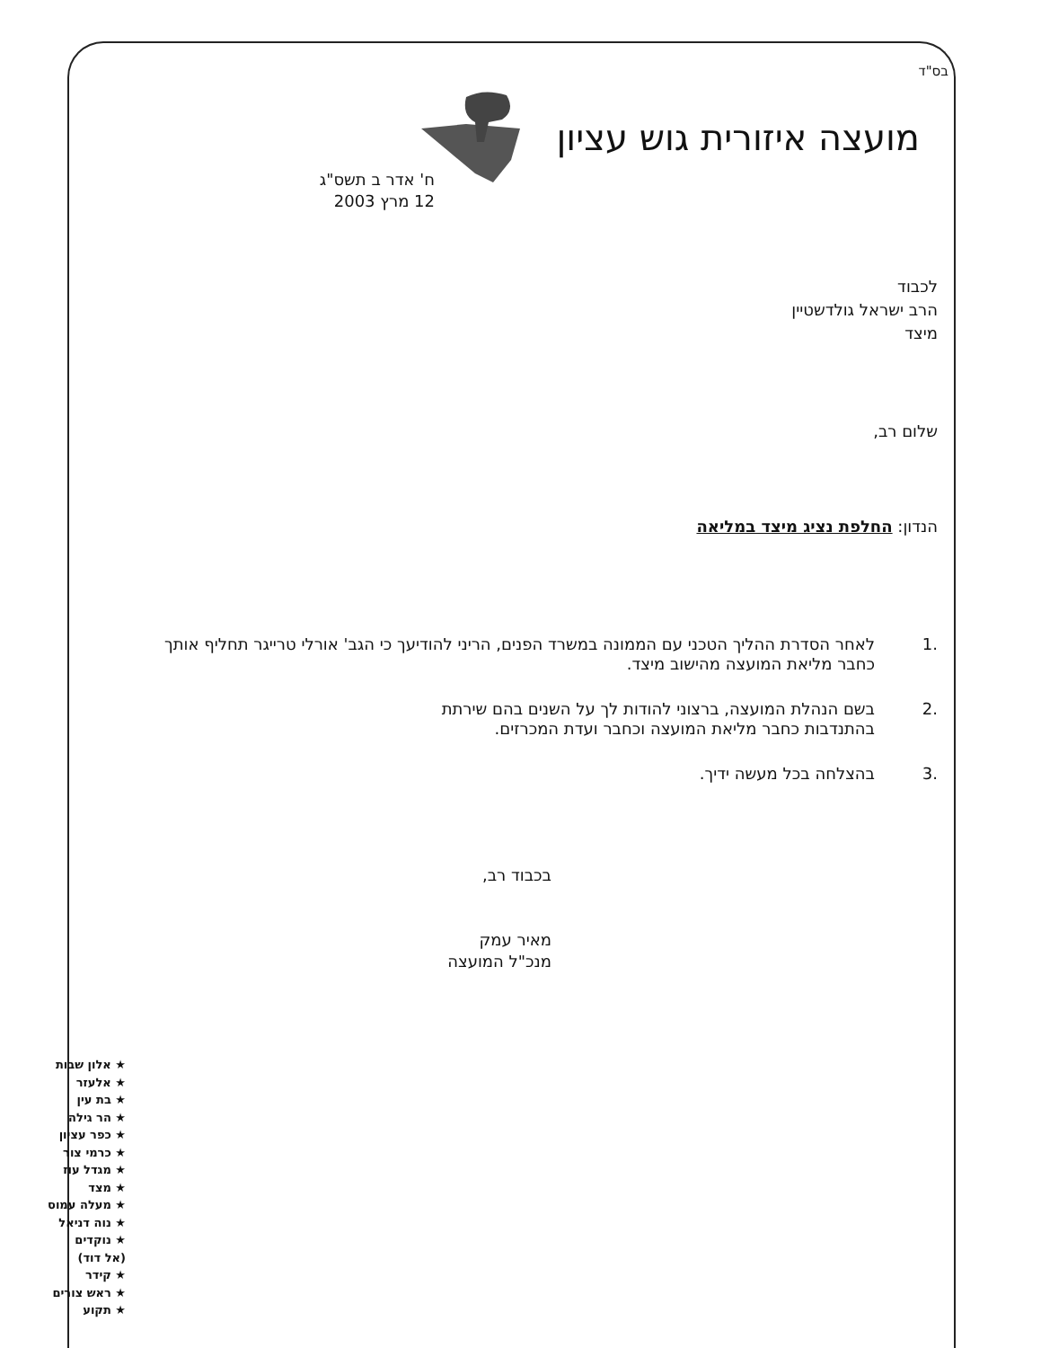בס"ד
מועצה איזורית גוש עציון
ח' אדר ב תשס"ג
12 מרץ 2003
לכבוד
הרב ישראל גולדשטיין
מיצד
שלום רב,
הנדון: החלפת נציג מיצד במליאה
.1 לאחר הסדרת ההליך הטכני עם הממונה במשרד הפנים, הריני להודיעך כי הגב' אורלי טרייגר תחליף אותך כחבר מליאת המועצה מהישוב מיצד.
.2 בשם הנהלת המועצה, ברצוני להודות לך על השנים בהם שירתת
בהתנדבות כחבר מליאת המועצה וכחבר ועדת המכרזים.
.3 בהצלחה בכל מעשה ידיך.
בכבוד רב,
מאיר עמק
מנכ"ל המועצה
★ אלון שבות
★ אלעזר
★ בת עין
★ הר גילה
★ כפר עציון
★ כרמי צור
★ מגדל עוז
★ מצד
★ מעלה עמוס
★ נוה דניאל
★ נוקדים
(אל דוד)
★ קידר
★ ראש צורים
★ תקוע